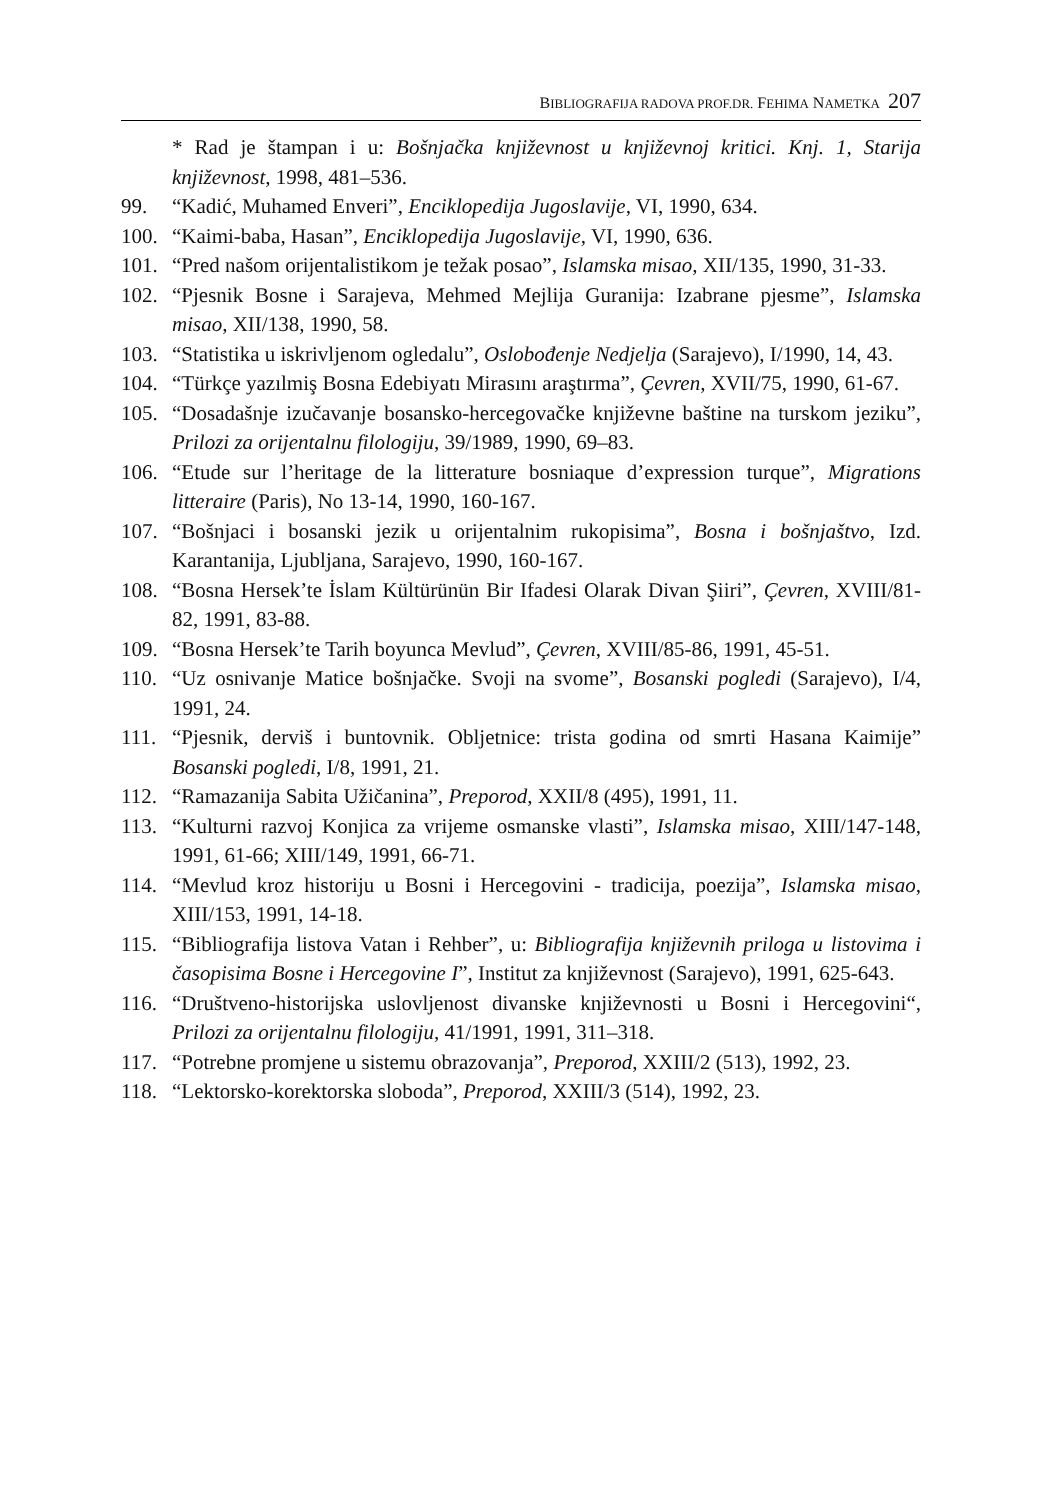BIBLIOGRAFIJA RADOVA PROF.DR. FEHIMA NAMETKA 207
* Rad je štampan i u: Bošnjačka književnost u književnoj kritici. Knj. 1, Starija književnost, 1998, 481–536.
99. “Kadić, Muhamed Enveri”, Enciklopedija Jugoslavije, VI, 1990, 634.
100. “Kaimi-baba, Hasan”, Enciklopedija Jugoslavije, VI, 1990, 636.
101. “Pred našom orijentalistikom je težak posao”, Islamska misao, XII/135, 1990, 31-33.
102. “Pjesnik Bosne i Sarajeva, Mehmed Mejlija Guranija: Izabrane pjesme”, Islamska misao, XII/138, 1990, 58.
103. “Statistika u iskrivljenom ogledalu”, Oslobođenje Nedjelja (Sarajevo), I/1990, 14, 43.
104. “Türkçe yazılmiş Bosna Edebiyatı Mirasını araştırma”, Çevren, XVII/75, 1990, 61-67.
105. “Dosadašnje izučavanje bosansko-hercegovačke književne baštine na turskom jeziku”, Prilozi za orijentalnu filologiju, 39/1989, 1990, 69–83.
106. “Etude sur l’heritage de la litterature bosniaque d’expression turque”, Migrations litteraire (Paris), No 13-14, 1990, 160-167.
107. “Bošnjaci i bosanski jezik u orijentalnim rukopisima”, Bosna i bošnjaštvo, Izd. Karantanija, Ljubljana, Sarajevo, 1990, 160-167.
108. “Bosna Hersek’te İslam Kültürünün Bir Ifadesi Olarak Divan Şiiri”, Çevren, XVIII/81-82, 1991, 83-88.
109. “Bosna Hersek’te Tarih boyunca Mevlud”, Çevren, XVIII/85-86, 1991, 45-51.
110. “Uz osnivanje Matice bošnjačke. Svoji na svome”, Bosanski pogledi (Sarajevo), I/4, 1991, 24.
111. “Pjesnik, derviš i buntovnik. Obljetnice: trista godina od smrti Hasana Kaimije” Bosanski pogledi, I/8, 1991, 21.
112. “Ramazanija Sabita Užičanina”, Preporod, XXII/8 (495), 1991, 11.
113. “Kulturni razvoj Konjica za vrijeme osmanske vlasti”, Islamska misao, XIII/147-148, 1991, 61-66; XIII/149, 1991, 66-71.
114. “Mevlud kroz historiju u Bosni i Hercegovini - tradicija, poezija”, Islamska misao, XIII/153, 1991, 14-18.
115. “Bibliografija listova Vatan i Rehber”, u: Bibliografija književnih priloga u listovima i časopisima Bosne i Hercegovine I”, Institut za književnost (Sarajevo), 1991, 625-643.
116. “Društveno-historijska uslovljenost divanske književnosti u Bosni i Hercegovini“, Prilozi za orijentalnu filologiju, 41/1991, 1991, 311–318.
117. “Potrebne promjene u sistemu obrazovanja”, Preporod, XXIII/2 (513), 1992, 23.
118. “Lektorsko-korektorska sloboda”, Preporod, XXIII/3 (514), 1992, 23.